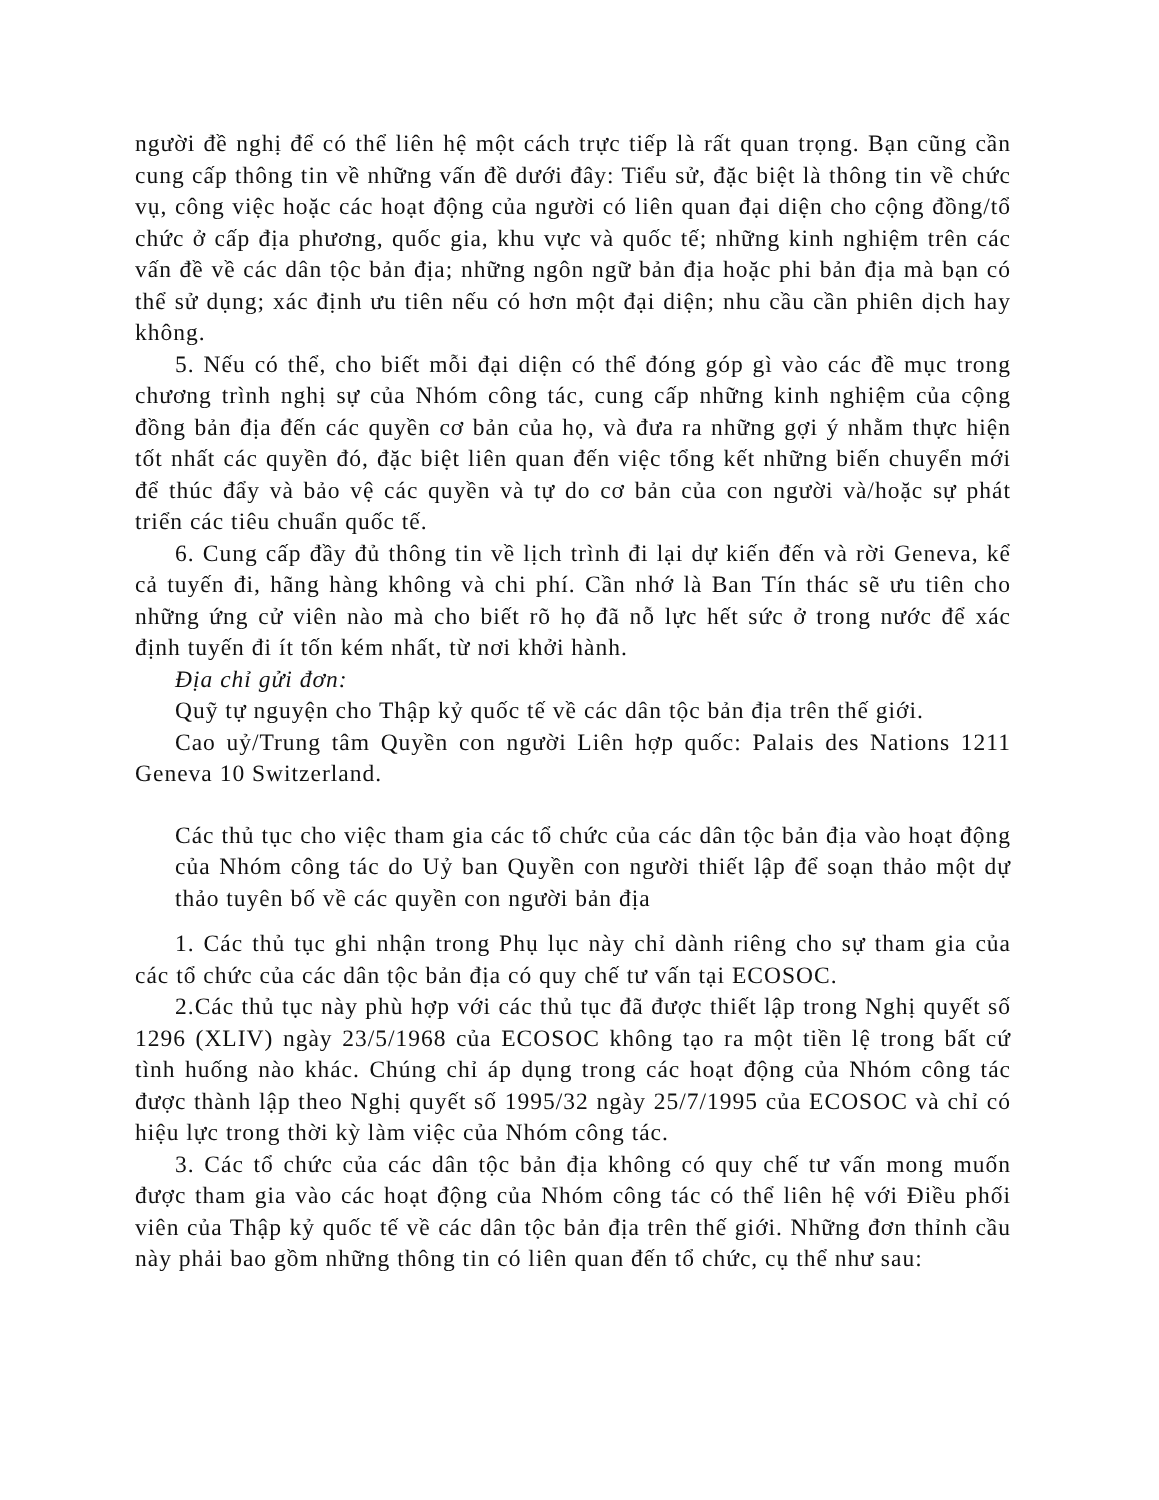người đề nghị để có thể liên hệ một cách trực tiếp là rất quan trọng. Bạn cũng cần cung cấp thông tin về những vấn đề dưới đây: Tiểu sử, đặc biệt là thông tin về chức vụ, công việc hoặc các hoạt động của người có liên quan đại diện cho cộng đồng/tổ chức ở cấp địa phương, quốc gia, khu vực và quốc tế; những kinh nghiệm trên các vấn đề về các dân tộc bản địa; những ngôn ngữ bản địa hoặc phi bản địa mà bạn có thể sử dụng; xác định ưu tiên nếu có hơn một đại diện; nhu cầu cần phiên dịch hay không.
5. Nếu có thể, cho biết mỗi đại diện có thể đóng góp gì vào các đề mục trong chương trình nghị sự của Nhóm công tác, cung cấp những kinh nghiệm của cộng đồng bản địa đến các quyền cơ bản của họ, và đưa ra những gợi ý nhằm thực hiện tốt nhất các quyền đó, đặc biệt liên quan đến việc tổng kết những biến chuyển mới để thúc đẩy và bảo vệ các quyền và tự do cơ bản của con người và/hoặc sự phát triển các tiêu chuẩn quốc tế.
6. Cung cấp đầy đủ thông tin về lịch trình đi lại dự kiến đến và rời Geneva, kể cả tuyến đi, hãng hàng không và chi phí. Cần nhớ là Ban Tín thác sẽ ưu tiên cho những ứng cử viên nào mà cho biết rõ họ đã nỗ lực hết sức ở trong nước để xác định tuyến đi ít tốn kém nhất, từ nơi khởi hành.
Địa chỉ gửi đơn:
Quỹ tự nguyện cho Thập kỷ quốc tế về các dân tộc bản địa trên thế giới.
Cao uỷ/Trung tâm Quyền con người Liên hợp quốc: Palais des Nations 1211 Geneva 10 Switzerland.
Các thủ tục cho việc tham gia các tổ chức của các dân tộc bản địa vào hoạt động của Nhóm công tác do Uỷ ban Quyền con người thiết lập để soạn thảo một dự thảo tuyên bố về các quyền con người bản địa
1. Các thủ tục ghi nhận trong Phụ lục này chỉ dành riêng cho sự tham gia của các tổ chức của các dân tộc bản địa có quy chế tư vấn tại ECOSOC.
2.Các thủ tục này phù hợp với các thủ tục đã được thiết lập trong Nghị quyết số 1296 (XLIV) ngày 23/5/1968 của ECOSOC không tạo ra một tiền lệ trong bất cứ tình huống nào khác. Chúng chỉ áp dụng trong các hoạt động của Nhóm công tác được thành lập theo Nghị quyết số 1995/32 ngày 25/7/1995 của ECOSOC và chỉ có hiệu lực trong thời kỳ làm việc của Nhóm công tác.
3. Các tổ chức của các dân tộc bản địa không có quy chế tư vấn mong muốn được tham gia vào các hoạt động của Nhóm công tác có thể liên hệ với Điều phối viên của Thập kỷ quốc tế về các dân tộc bản địa trên thế giới. Những đơn thỉnh cầu này phải bao gồm những thông tin có liên quan đến tổ chức, cụ thể như sau: